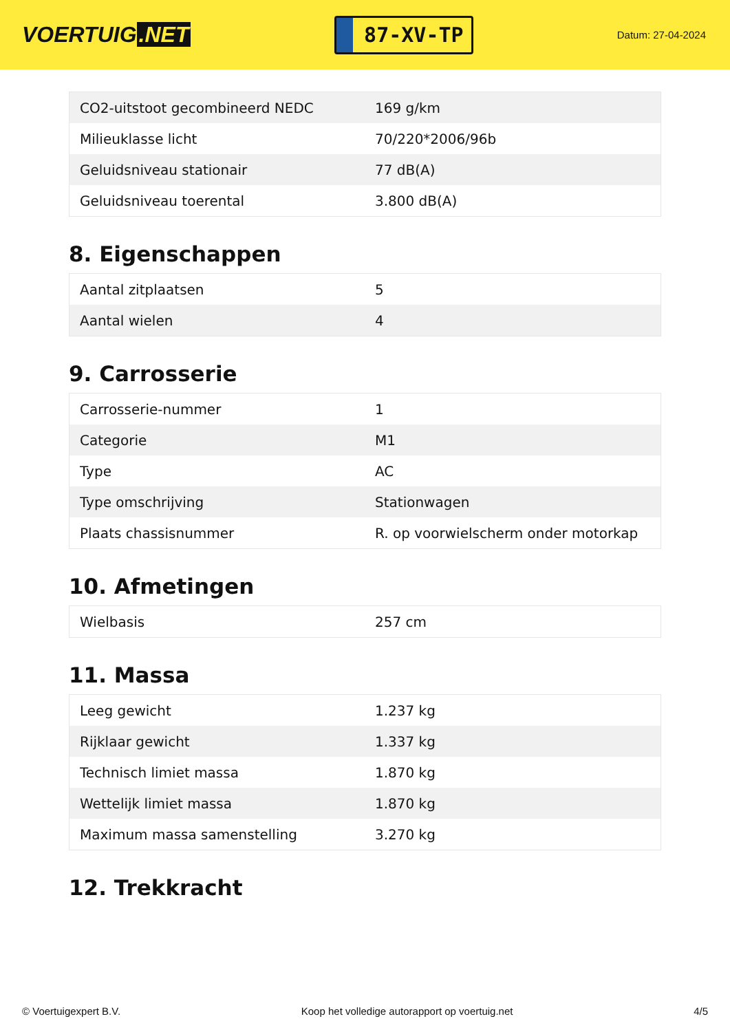VOERTUIG.NET
87-XV-TP
Datum: 27-04-2024
| CO2-uitstoot gecombineerd NEDC | 169 g/km |
| Milieuklasse licht | 70/220*2006/96b |
| Geluidsniveau stationair | 77 dB(A) |
| Geluidsniveau toerental | 3.800 dB(A) |
8. Eigenschappen
| Aantal zitplaatsen | 5 |
| Aantal wielen | 4 |
9. Carrosserie
| Carrosserie-nummer | 1 |
| Categorie | M1 |
| Type | AC |
| Type omschrijving | Stationwagen |
| Plaats chassisnummer | R. op voorwielscherm onder motorkap |
10. Afmetingen
| Wielbasis | 257 cm |
11. Massa
| Leeg gewicht | 1.237 kg |
| Rijklaar gewicht | 1.337 kg |
| Technisch limiet massa | 1.870 kg |
| Wettelijk limiet massa | 1.870 kg |
| Maximum massa samenstelling | 3.270 kg |
12. Trekkracht
© Voertuigexpert B.V. Koop het volledige autorapport op voertuig.net 4/5